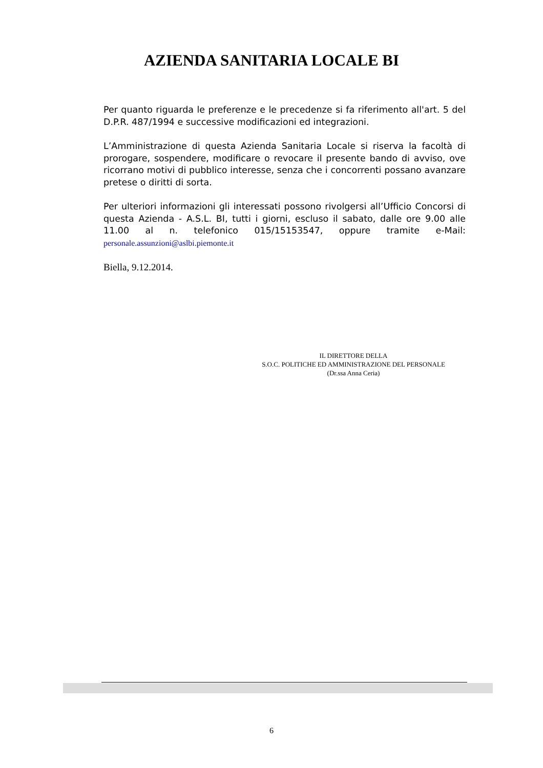AZIENDA SANITARIA LOCALE BI
Per quanto riguarda le preferenze e le precedenze si fa riferimento all'art. 5 del D.P.R. 487/1994 e successive modificazioni ed integrazioni.
L’Amministrazione di questa Azienda Sanitaria Locale si riserva la facoltà di prorogare, sospendere, modificare o revocare il presente bando di avviso, ove ricorrano motivi di pubblico interesse, senza che i concorrenti possano avanzare pretese o diritti di sorta.
Per ulteriori informazioni gli interessati possono rivolgersi all’Ufficio Concorsi di questa Azienda - A.S.L. BI, tutti i giorni, escluso il sabato, dalle ore 9.00 alle 11.00 al n. telefonico 015/15153547, oppure tramite e-Mail: personale.assunzioni@aslbi.piemonte.it
Biella, 9.12.2014.
IL DIRETTORE DELLA
S.O.C. POLITICHE ED AMMINISTRAZIONE DEL PERSONALE
(Dr.ssa Anna Ceria)
6